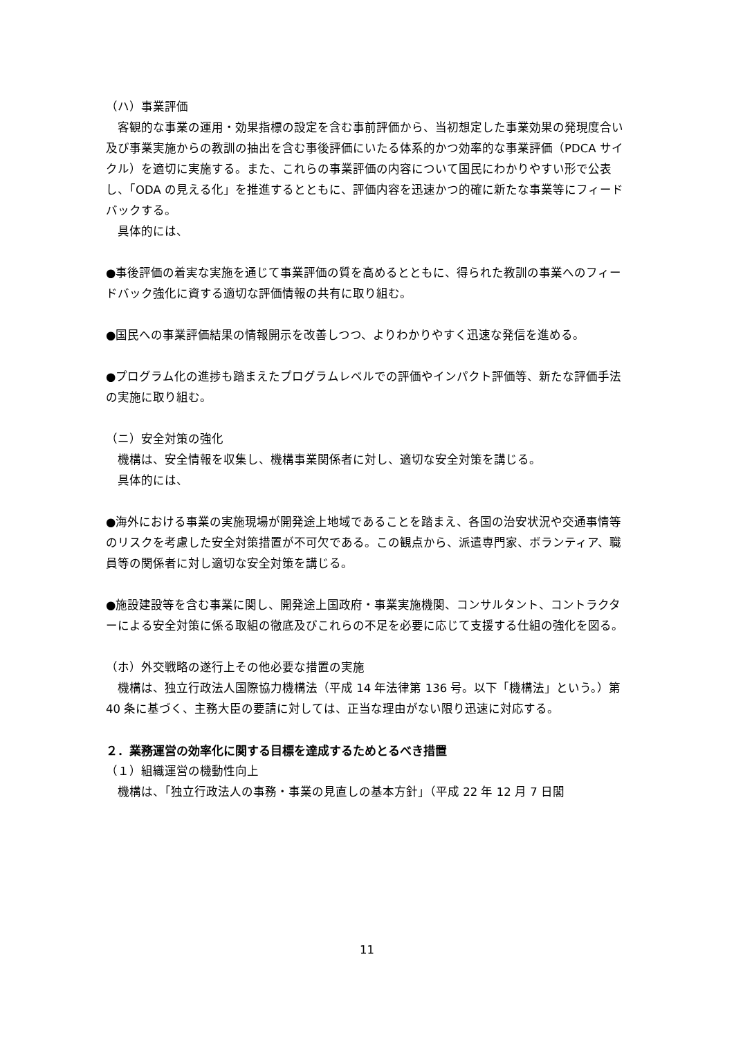（ハ）事業評価
　客観的な事業の運用・効果指標の設定を含む事前評価から、当初想定した事業効果の発現度合い及び事業実施からの教訓の抽出を含む事後評価にいたる体系的かつ効率的な事業評価（PDCA サイクル）を適切に実施する。また、これらの事業評価の内容について国民にわかりやすい形で公表し、「ODA の見える化」を推進するとともに、評価内容を迅速かつ的確に新たな事業等にフィードバックする。
　具体的には、
●事後評価の着実な実施を通じて事業評価の質を高めるとともに、得られた教訓の事業へのフィードバック強化に資する適切な評価情報の共有に取り組む。
●国民への事業評価結果の情報開示を改善しつつ、よりわかりやすく迅速な発信を進める。
●プログラム化の進捗も踏まえたプログラムレベルでの評価やインパクト評価等、新たな評価手法の実施に取り組む。
（ニ）安全対策の強化
　機構は、安全情報を収集し、機構事業関係者に対し、適切な安全対策を講じる。
　具体的には、
●海外における事業の実施現場が開発途上地域であることを踏まえ、各国の治安状況や交通事情等のリスクを考慮した安全対策措置が不可欠である。この観点から、派遣専門家、ボランティア、職員等の関係者に対し適切な安全対策を講じる。
●施設建設等を含む事業に関し、開発途上国政府・事業実施機関、コンサルタント、コントラクターによる安全対策に係る取組の徹底及びこれらの不足を必要に応じて支援する仕組の強化を図る。
（ホ）外交戦略の遂行上その他必要な措置の実施
　機構は、独立行政法人国際協力機構法（平成 14 年法律第 136 号。以下「機構法」という。）第 40 条に基づく、主務大臣の要請に対しては、正当な理由がない限り迅速に対応する。
２．業務運営の効率化に関する目標を達成するためとるべき措置
（１）組織運営の機動性向上
　機構は、「独立行政法人の事務・事業の見直しの基本方針」（平成 22 年 12 月 7 日閣
11